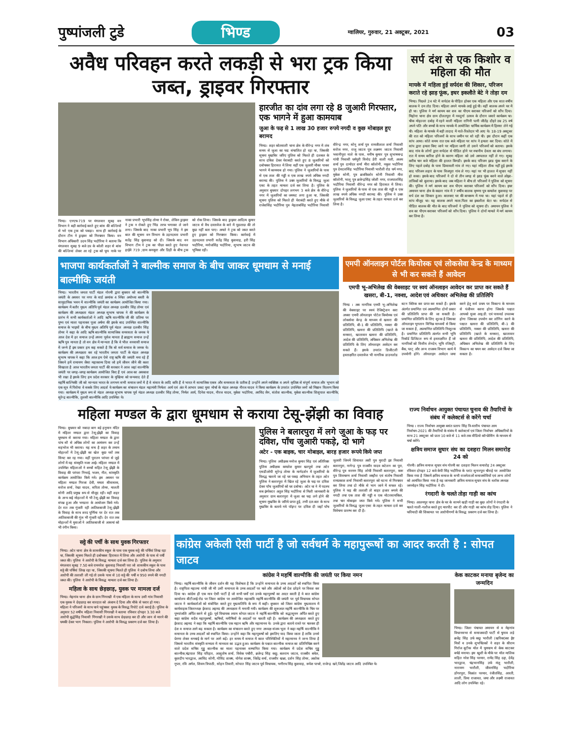पुष्पांजली टुडे भिण्ड ग्वालियर, गुरुवार, 21 अक्टूबर, 2021 03
अवैध परिवहन करते लकड़ी से भरा ट्रक किया जब्त, ड्राइवर गिरफ्तार
भिण्ड। एनएच-719 पर मंगलवार सुबह वन विभाग ने बड़ी कार्रवाई करते हुए बांस की बल्लियों से भरे एक ट्रक को पकड़ा। साथ ही कार्रवाई के दौरान टीम ने ड्राइवर को गिरफ्तार किया। वन विभाग अधिकारी उदय सिंह भदौरिया ने बताया कि मंगलवार सुबह 9 बजे उप्र के बरेली शहर से बांस की बल्लियां लेकर आ रहे ट्रक को फूप नाके पर नाका प्रभारी भूपसिंह तोमर ने रोका, लेकिन ड्राइवर ने ट्रक न रोकते हुए भिंड तरफ भगाकर ले जाने लगा। जिसके बाद नाका प्रभारी भूप सिंह ने इस बात की सूचना वन विभाग के उड़नदस्ता प्रभारी सतेंद्र सिंह कुशवाह को दी। जिसके बाद वन विभाग टीम ने ट्रक का पीछा करते हुए नेशनल हाईवे 719 ;ग्राम कनकूरा और डिड़ी के बीच ट्रक को रोक लिया। जिसके बाद ड्राइवर आदित्य कुमार जाटव से वैध दस्तावेज के बारे में पूछताछ की तो कुछ नहीं बता पाए। अमले ने ट्रक को जब्त करते हुए ड्राइवर को गिरफ्तार किया। कार्रवाई में उड़नदस्ता प्रभारी सतेंद्र सिंह कुशवाह, हरी सिंह भदौरिया, मनोजसिंह भदौरिया, सुभाष जाटव की भूमिका रही।
हारजीत का दांव लगा रहे 8 जुआरी गिरफ्तार, एक भागने में हुआ कामयाब
जुआ के फड़ से 1 लाख 30 हजार रुपये नगदी व कुछ मोबाइल हुए बरामद
भिण्ड। शहर कोतवाली थाना क्षेत्र के वीरेन्द्र नगर में लंब समय से जुआ का फड संचालित हो रहा था, जिसकी सूचना मुखबिर जरिए पुलिस को मिलते ही दलबल के साथ दबिश देकर घेराबंदी करते हुए 8 जुआरियों को दबोचकर हिरासत में लिया वहीं एक जुआरी मौका पाकर भागने में कामयाब हो गया। पुलिस ने जुआरियों के पास से एक ताश की गड्डी व एक लाख रुपये अधिक नगदी बरामद की। पुलिस ने उक्त जुआरियों के विरुद्ध जुआ एक्ट के तहत मामला दर्ज कर लिया है। पुलिस के अनुसार बुधवार दोपहर लगभग 3 बजे क्षेत्र के वीरेन्द्र नगर में जुआरियों का जमघट लगा हुआ था, जिसकी सूचना पुलिस को मिलते ही घेराबंदी करते हुए मौके से राजेशसिंह भदौरिया पुत्र मेहताबसिंह भदौरिया निवासी वीरेन्द्र नगर, सोनू शर्मा पुत्र रामजीलाल शर्मा निवासी सरोज नगर, राजू जाटव पुत्र लक्ष्मण जाटव निवासी भवानीपुरा नाले के पास, मनीष कुमार पुत्र शुभाषचन्द्र गांधी निवासी धर्मपुरी विनोद डेरी वाली गली, अजय शर्मा पुत्र दामोदर शर्मा मीरा कॉलोनी, नकुल भदौरिया पुत्र देवदत्तसिंह भदौरिया निवासी भारौली रोड धर्म नगर, मुकेश सोनी, पुत्र ब्रजकिशोर सोनी निवासी मीरा कॉलोनी, भालू पुत्र ब्रजेन्द्रसिंह जोशी नगर, राजपालसिंह भदौरिया निवासी वीरेन्द्र नगर को हिरासत में लिया। पुलिस ने जुआरियों के पास से एक ताश की गड्डी व एक लाख रुपये अधिक नगदी बरामद की। पुलिस ने उक्त जुआरियों के विरुद्ध जुआ एक्ट के तहत मामला दर्ज कर लिया है।
सर्प दंश से एक किशोर व महिला की मौत
मायके में महिला हुई सर्पदंश की शिकार, परिजन कराते रहे झाड़ फूंक, इधर इकलौते बेटे ने तोड़ा दम
भिण्ड। पिछले 24 घंटे में सर्पदंश के पीड़ित होकर एक महिला और एक सात वर्षीय बालक ने दम तोड दिया। महिला अपने मायके आई हुई थी। वहीं बालक अपने घर में ही था। पुलिस ने मर्ग कायम कर शव का पीएम कराकर परिजनों को सौंप दिया। मिहोना थाना क्षेत्र ग्राम दौलतपुरा में नवदुर्गा उत्सव के दौरान जवारे कार्यक्रम था। चौक मोहल्ला दबोह में रहने वाली महिला रागिनी पत्नी जीतेंद्र दौहरे उम्र 25 वर्ष अपने पति और बच्चों के साथ मायके में आयोजित धार्मिक कार्यक्रम में हिस्सा लेने गई थी। महिला के मायके में बड़ी तादाद में नाते-रिश्तेदार भी आए थे। 18-19 अक्टूबर की रात को महिला परिजनों के साथ जमीन पर सो रही थी। इस दौरान कहीं एक सांप आया। सोते समय रात एक बजे महिला पर सांप ने हमला कर दिया। सोते में सांप द्वारा हमला किए जाने पर महिला जागी तो उसने परिजनों को बताया। इसके बाद गांव के लोगों द्वारा सर्पदंश से पीडित होने पर स्थानीय देवता का बंध लगाया। रात में समय बारिश होने के कारण महिला को उसे अस्पताल नहीं ले गए। सुबह करीब चार बजे महिला की हालत बिगडी। इसके बाद परिजन झाड फूंक कराने के लिए पहले दबोह के पास छिवावली गांव ले गए। यहां महिला ठीक नहीं हुई इसके बाद परिजन लहार के पास विजपुरा गांव ले गए। यहां पर भी हालत में सुधार नहीं हो सका। इसके बाद परिजनों ने दो से तीन जगह से झाड फूंक करने वाले ओझा-तांत्रिकों को बुलाया। इसके बाद जब महिला ने बीच तो परिजनों ने पुलिस को सूचना की। पुलिस ने मर्ग कायम कर शव पीएम कराकर परिजनों को सौंप दिया। इधर अमायन थाना क्षेत्र के कछार गांव में 7 वर्षीय बालक कृष्णा पुत्र कमलेश कुशवाह पर सर्प दंश का शिकार हुआ। बालकए घर की बाथरूम में गया था। यहां पहले से ही सांप मौजूद था। यह बालक अपने माता.पिता का इकलौता बेटा था। सर्पदंश से पीडित बालक की मौत के बाद परिजनों ने पुलिस को सूचना दी। अमायन पुलिस ने शव का पीएम कराकर परिजनों को सौंप दिया। पुलिस ने दोनों मामले में मर्ग कायम कर लिया है।
भाजपा कार्यकर्ताओं ने बाल्मीक समाज के बीच जाकर धूमधाम से मनाई बाल्मीकि जयंती
भिण्ड। भारतीय जनता पार्टी मंडल गोरमी द्वारा बुधवार को बाल्मीकि जयंती के अवसर पर नगर के वार्ड क्रमांक 4 स्थित अयोध्या बस्ती के सामुदायिक भवन में वाल्मीकि जयंती का कार्यक्रम आयोजित किया गया। कार्यक्रम में बतौर मुख्य अतिथि पूर्व मंडल अध्यक्ष दलबीर सिंह तोमर एवं कार्यक्रम की अध्यक्षता मंडल अध्यक्ष सुभाष थापक ने की कार्यक्रम के प्रारंभ में सभी कार्यकर्ताओं ने आदि ऋषि वाल्मीकि जी की प्रतिमा पर पुष्प एवं माला पहनाकर पूजा अर्चना की इसके बाद उपस्थित वाल्मीकि समाज के भाइयों के बीच मुख्य अतिथि पूर्व मंडल अध्यक्ष दलबीर सिंह तोमर ने कहा के आदि ऋषि बाल्मीकि सामाजिक समरसता के जनक थे आज देश में हर समाज उन्हें अपना पूर्वज मानता है ब्राह्मण समाज उन्हें ऋषि पुत्र मानता है तो वन क्षेत्र में मान्यता है कि वे भील वनवासी समाज में जन्मे हैं इस प्रकार हम कह सकते है कि बो सर्व समाज के जनक थे। कार्यक्रम की अध्यक्षता कर रहे भारतीय जनता पार्टी के मंडल अध्यक्ष सुभाष थापक ने कहा कि आज हम ऐसे राष्ट्र ऋषि की जयंती मना रहे हैं जिसने हमें रामायण जैसा महाकाव्य दिया जो हमें जीवन जीने की कला सिखाता है आज भारतीय जनता पार्टी की सरकार ने आज जहां वाल्मीकि जयंती पर जगह-जगह कार्यक्रम आयोजित किए हैं एवं आज का अवकाश भी रखा है इसके लिए हम प्रदेश सरकार के मुखिया को धन्यवाद देते हैं महर्षि बाल्मिकी जी को मान्यता भारत के लगभग सभी समाज जनों में है वे संसार के आदि कवि हैं वे भारत में सामाजिक एकत्र और समरसता के प्रतीक है उन्होंने अपने व्यक्तित्व व अपने कृतित्व से संपूर्ण समाज और भूभाग को एक सूत्र में पिरोया वे सबके लिए आदर्श थे कार्यक्रम का संचालन मंडल महामंत्री निर्मला आर्य एवं अंत में आभार प्रकट युवा मोर्चा के मंडल अध्यक्ष नीरज यादव ने किया कार्यक्रम के उपरांत उपस्थित जनों को मिष्ठान वितरण किया गया। कार्यक्रम में मुख्य रूप से मंडल अध्यक्ष सुभाष थापक पूर्व मंडल अध्यक्ष दलबीर सिंह तोमर, निर्मल आर्य, दिनेश यादव, नीरज यादव, मुकेश भदोरिया, अरविंद जैन, संतोश बाल्मीक, मुकेश बाल्मीक शिशुपाल बाल्मीकि, सुरेन्द्र बाल्मीकि, तुलसी बाल्मीकि आदि उपस्थित थे।
एमपी ऑनलाइन पोर्टल कियोस्क एवं लोकसेवा केन्द्र के माध्यम से भी कर सकते हैं आवेदन
एमपी भू-अभिलेख की वेबसाइट पर स्वयं ऑनलाइन आवेदन कर प्राप्त कर सकते हैं खसरा, बी-1, नक्शा, आदेश एवं अधिकार अभिलेख की प्रतिलिपि
भिण्ड । अब नागरिक एमपी भू-अभिलेख की वेबसाइट पर स्वयं रेजिस्ट्रेशन करा अथवा एमपी ऑनलाइन पोर्टल कियोस्क एवं लोकसेवा केन्द्र के माध्यम से खसरा की प्रतिलिपि, बी-1 की प्रतिलिपि, नक्शा की प्रतिलिपि, खसरा की प्रतिलिपि (खाते के समस्त), खातावार खसरा की प्रतिलिपि, आदेश की प्रतिलिपि, अधिकार अभिलेख की प्रतिलिपि के लिए ऑनलाइन आवेदन कर सकते हैं। इसके उपरांत डिजीटली हस्ताक्षरित दस्तावेज भी नागरिक डाउनलोड बटन क्लिक कर प्राप्त कर सकते हैं। इसके अंतर्गत प्रमाणित एवं अप्रमाणित दोनों प्रकार की प्रतिलिपि प्राप्त की जा सकती है। प्रमाणित प्रतिलिपि के लिए शुल्क है जिसका ऑनलाइन भुगतान विभिन्न माध्यमों से किया जा सकता है, अप्रमाणित प्रतिलिपि निःशुल्क है। प्रमाणित प्रतिलिपि अंतर्गत सभी भूमि रिकॉर्ड डिजिटल रूप से हस्ताक्षरित हैं जो नागरिकों को वित्तीय लेनदेन, भूमि रजिस्ट्री, बैंक, प्लट् और अन्य राजस्व विभाग कार्य में उपयोगी होंगे। ऑनलाइन आवेदन जमा करने हेतु सर्व प्रथम पर विकल्प के माध्यम से पंजीयन करना होगा जिसके पश्चात आपको यूजर आइ.डी. एवं पासवर्ड उपलब्ध होगा जिसका उपयोग कर लॉगिन करने के पश्चात खसरा की प्रतिलिपि, बी-1 की प्रतिलिपि, नक्शा की प्रतिलिपि, खसरा की प्रतिलिपि (खाते के समस्त), खातावार खसरा की प्रतिलिपि, आदेश की प्रतिलिपि, अधिकार अभिलेख की प्रतिलिपि के लिए विकल्प का चयन कर आवेदन दर्ज किया जा सकता है।
महिला मण्डल के द्वारा धूमधाम से कराया टेसू-झेंझी का विवाह
भिण्ड। बुधवार को नबादा बाग बड़े हनुमान मंदिर में महिला मण्डल द्वारा टेसू-झेंझी का विवाह धूमधाम से कराया गया। महिला मण्डल के द्वारा पांच सौ से अधिक लोगों का आमंत्रण कर उन्हें सहभोज भी कराया। यह सच है शहर के तमाम मोहल्लों में टेसू-झेंझी का खेल कुछ घरों तक सिमट कर रह गया। वहीं पुरातन परंपरा से जुड़े लोगों में यह संस्कृति नजर आई। महिला मण्डल में उपस्थित महिलाओं ने बच्चों सहित टेसू झेंझी के विवाह की परंपरा निभाई, भजन, गीत, सांस्कृति कार्यक्रम आयोजित किये गये। इस अवसर पर महिला मण्डल गिरजा देवी, ममता श्रीवास्तव, सरोज शर्मा, रेखा यादव, सरिता तोमर, मालती सोनी आदि प्रमुख रूप से मौजूद रही। वहीं शहर के अन्य कई मोहल्लों में भी टेसू-झेंझी का विवाह संपन्न हुआ और भण्डारा के आयोजन किये गये। देर रात तक गूंजती रही आतिशबाजी टेसू-झेंझी के विवाह के साथ शरद पूर्णिमा पर देर रात तक आतिशबाजी की गूंज भी गूंजती रही। देर रात तक मोहल्लों में युवाओं ने आतिशबाजी से आसमां को भी रंगीन किया।
पुलिस ने बलारपुरा में लगे जुआ के फड़ पर दविश, पाँच जुआरी पकड़े, दो भागे
अटेर - एक बाइक, चार मोबाइल, बारह हजार रूपये किये जप्त
भिण्ड। पुलिस अधीक्षक मनोज कुमार सिंह एवं अतिरिक्त पुलिस अधीक्षक कमलेश कुमार खरपुसे तथा अटेर एसडीओपी सुरेन्द्र तोमर के मार्गदर्शन में जुआरियों के विरुद्ध चलाये जा रहे धर पकड़ अभियान के तहत अटेर पुलिस ने बलारपुरा में खिल रहे जुआ के फड़ पर दविश देकर पाँच जुआरियों को धर दबोचा। अटेर था ने में पदस्थ सब इंस्पेक्टर अतुल सिंह भदौरिया से मिली जानकारी के अनुसार ग्राम बलारपुरा में जुआ का फड़ लगे होने की सूचना मुखबिर के जरिये प्राप्त हुई, तभी दल-बल के साथ मुखबिर के बताये गये पॉइन्ट पर दविश दी जहाँ पाँच जुआरी जिनमें शिवावत अशी पुत्र मुरादी झा निवासी बलारपुरा, नागेन्द्र पुत्र राजवीर यादव कटेलन का पुरा, वीरेन्द्र पुत्र सरमन सिंह लोधी निवासी बलारपुरा, करू पुत्र शिवचरण शर्मा निवासी जम्हौरा एवं संतोष निवासी रामप्रकाश शर्मा निवासी बलारपुरा को घटना से गिरफ्तार कर लिया तथा दो मौके से भाग जाने में सफल रहे। पुलिस ने फड़ की तलाशी तो बाहर हजार रूपये की नगदी तथा एक ताश की गड्डी व एक मोटरसायकिल, तथा चार मोबाइल जप्त किये गये। पुलिस ने सभी जुआरियों के विरुद्ध जुआ एक्ट के तहत मामला दर्ज कर विवेचना प्रारम्भ कर दी है।
राज्य निर्वाचन आयुक्त पंचायत चुनाव की तैयारियों के संबंध में कलेक्टर्स से करेंगे चर्चा
भिण्ड । राज्य निर्वाचन आयुक्त बसंत प्रताप सिंह त्रि-स्तरीय पंचायत आम निर्वाचन-2021 की तैयारियों के संबंध में कलेक्टर्स एवं जिला निर्वाचन अधिकारियों के साथ 21 अक्टूबर को प्रातः 10 बजे से 11 बजे तक वीडियो कॉन्फ्रेंसिंग के माध्यम से चर्चा करेंगे।
क्षत्रिय समाज सुधार संघ का दशहरा मिलन समारोह 24 को
गोरमी। क्षत्रिय समाज सुधार संघ गोरमी का दशहरा मिलन समारोह 24 अक्टूबर रविवार दोपहर 12 बजे केपी सिंह भदौरिया के प्लांट सुनारपुरा चौराहे पर आयोजित किया गया है जिसमें क्षत्रिय समाज के सभी राजनेताओं समाजसेवियों एवं अन्य लोगों को आमंत्रित किया गया है यह जानकारी क्षत्रिय समाज सुधार संघ के ब्लॉक अध्यक्ष जगमोहन सिंह भदौरिया ने दी।
रंगदारी के चलते तोड़ा गाड़ी का कांच
भिण्ड। आलमपुर थाना क्षेत्र के घर के सामने खड़ी गाड़ी का कुछ लोगों ने रंगदारी के चलते गाली-गलौज करते हुए मारपीट कर दी और गाड़ी का कांच तोड़ दिया। पुलिस ने फरियादी की शिकायत पर आरोपीगणों के विरुद्ध प्रकरण दर्ज कर लिया है।
सट्टे की पर्ची के साथ युवक गिरफ्तार
भिण्ड। अटेर थाना क्षेत्र के शासकीय स्कूल के पास एक युवक सट्टे की पर्चियां लिख रहा था, जिसकी सूचना मिलते ही दबोचकर हिरासत में लिया और आरोपी के पास से पर्ची जब्त की। पुलिस ने आरोपी के विरुद्ध मामला दर्ज कर लिया है। पुलिस के अनुसार मंगलवार सुबह 7.50 बजे रामनरेश कुशवाह निवासी परा जो शासकीय स्कूल के पास सट्टे की पर्चियां लिख रहा था, जिसकी सूचना मिलते ही पुलिस ने दबोच लिया और आरोपी की तलाशी ली गई तो उसके पास से 10 सट्टे की पर्ची व 950 रुपये की नगदी जब्त की। पुलिस ने आरोपी के विरुद्ध मामला दर्ज कर लिया है।
महिला के साथ छेड़छाड़, युवक पर मामला दर्ज
भिण्ड। मेहगांव थाना क्षेत्र के ग्राम गिंगरखी में एक महिला के साथ उसी गांव निवासी एक युवक ने छेड़छाड़ कर वारदात को अंजाम दे दिया और मौके से फरार हो गया। महिला ने परिजनों के साथ थाने पहुंचकर युवक के विरुद्ध रिपोर्ट दर्ज कराई है। पुलिस के अनुसार 52 वर्षीय महिला निवासी गिंगरखी ने बताया रविवार दोपहर 3.30 बजे आरोपी बुद्धेसिंह निवासी गिंगरखी ने उसके साथ छेड़छाड़ कर दी और जान से मारने की धमकी देकर भाग निकला। पुलिस ने आरोपी के विरुद्ध प्रकरण दर्ज कर लिया है।
कांग्रेस अकेली ऐसी पार्टी है जो सर्वधर्म के महापुरूषों का आदर करती है : सोपत जाटव
कांग्रेस ने महर्षि वाल्मीकि की जयंती पर किया नमन
भिण्ड। महर्षि बाल्मीकि के जीवन दर्शन की यह विशेषता है कि उन्होंने समानता के उच्च आदर्शों को स्थापित किया है। राष्ट्रपिता महात्मा गांधी जी भी उसी समानता के उच्च आदर्शों पर चले और अंग्रेजों को देश छोड़ने पर विवश कर दिया था। कांग्रेस ही एक मात्र ऐसी पार्टी है जो सभी धर्मों एवं उनके महापुरुषों का आदर करती है ये बात कांग्रेस कार्यालय बीटीआई रोड पर जिला कांग्रेस पर आयोजित महाकवि महर्षि बाल्मीकि की जयंती पर पूर्व विधायक सोपत जाटव ने कार्यकर्ताओं को संबोधित करते हुए मुख्यातिथि के रूप में कही। बुधवार को जिला कांग्रेस मुख्यालय में कार्यवाहक जिलाध्यक्ष ईरशाद अहमद की अध्यक्षता में मनायी गयी। कार्यक्रम की शुरूआत महर्षि बाल्मीकि के चित्र पर पुष्पांजलि अर्पित करने से हुई। पूर्व विधायक श्याम सोपत जाटव ने महर्षि बाल्मीकि को श्रद्धासुमन अर्पित करते हुए कहा कांग्रेस सदैव महापुरूषों, ऋषियों, मनीषियों के आदर्शों पर चलती रही है। कार्यक्रम की अध्यक्षता करते हुए ईरशाद अहमद ने कहा कि महर्षि बाल्मीकि एक महान ऋषि और महामानव थे। उनके द्वारा बताये रास्ते पर चलकर ही देश व समाज आगे बढ़ सकता है। कार्यक्रम का संचालन करते हुए नगर अध्यक्ष संजय भूता ने कहा महर्षि वाल्मीकि ने समानता के उच्च आदर्शों को स्थापित किया। उन्होंने कहा कि महापुरूषों को इसलिए याद किया जाता है ताकि उनसे प्रेरणा लेकर सच्चाई के मार्ग पर आगे बढ़ें। हर समय में समाज में काल परिस्थितियों में महामानव ने जन्म लिया है जिससे भारतीय संस्कृति सभ्यता में मानवता का उद्भव हुआ। कार्यक्रम के पश्चात बाल्मीक समाज का प्रतिनिधित्व करने वाले प्रदेश सचिव गुड्डू बाल्मीक का माला पहनाकर सम्मानित किया गया। कार्यक्रम में प्रदेश सचिव गुड्डू बाल्मीक,चंद्रपाल सिंह परिहार, आशुतोष शर्मा, विवेक पचौरी, ब्रजेन्द्र सिंह कछु, बलराम जाटव, राजबीर बघेल, कुलदीप भारद्वाज, अरविंद सोनी, गोविंद शाक्य, योगेश शाक्य, जितेंद्र वर्मा, राजवीर खन्ना, दर्शन सिंह तोमर, अशोक गुप्ता, रवि अर्गल, शिवम त्रिपाठी, सोहन तिवारी, सोपात सिंह जाटव पूर्व विधायक, भगीरथ सिंह कुशवाह, रूपेश पाथरे, राजेन्द्र खरे,जितेंद्र जाटव आदि उपस्थित थे।
केक काटकर मनाया बृजेन्द का जन्मदिन
भिण्ड। जिला पंचायत अमायन से व मेहगांव विधानसभा से समाजवादी पार्टी से चुनाव लड़े ब्रजेंद्र सिंह उर्फ कछु भारौली (खरिका)का ईष्ट मित्रों व उनके शुभचिंतकों ने शहर के श्रीराम गिर्राज बुटीक मॉल में धूमधाम से केक काटकर बर्थडे मनाया। इस खुशी के मौके पर मॉल मालिक सहित नरेश सिंह परमार, रामेंद सिंह दद्दा, देवेंद्र भारद्वाज, चंद्रभानसिंह उर्फ मंजू भारौली, नारायण भारौली, जीवनसिंह भदौरिया डोंगरपुरा, विक्रांत परमार, रंजीतसिंह, आरती, लाली, प्रिया राजावत, जया और लक्ष्मी राजावत आदि लोग उपस्थित रहे।